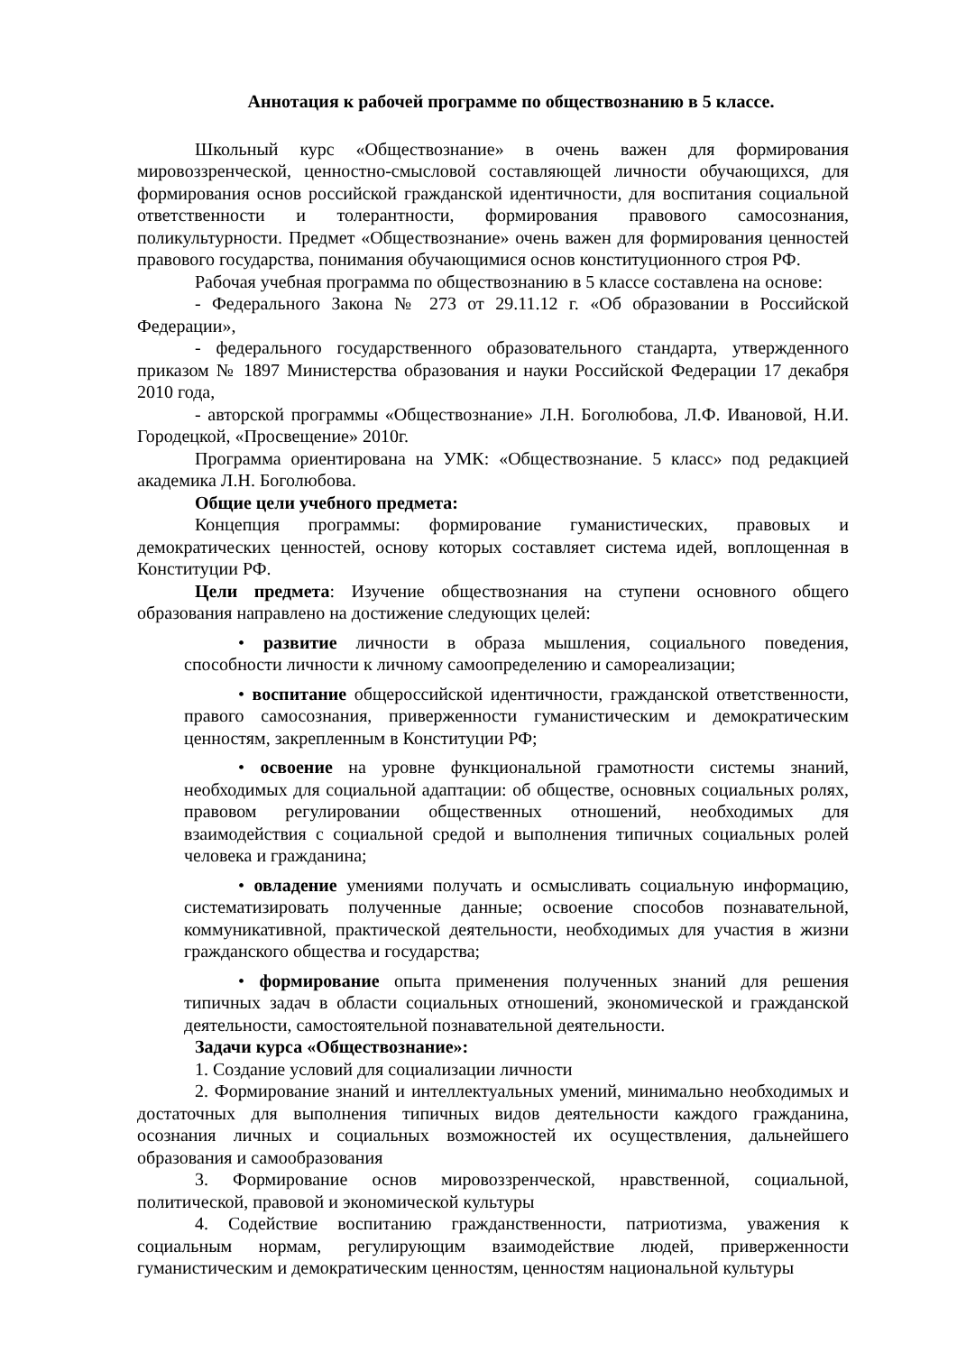Аннотация к рабочей программе по обществознанию в 5 классе.
Школьный курс «Обществознание» в очень важен для формирования мировоззренческой, ценностно-смысловой составляющей личности обучающихся, для формирования основ российской гражданской идентичности, для воспитания социальной ответственности и толерантности, формирования правового самосознания, поликультурности. Предмет «Обществознание» очень важен для формирования ценностей правового государства, понимания обучающимися основ конституционного строя РФ.
Рабочая учебная программа по обществознанию в 5 классе составлена на основе:
- Федерального Закона № 273 от 29.11.12 г. «Об образовании в Российской Федерации»,
- федерального государственного образовательного стандарта, утвержденного приказом № 1897 Министерства образования и науки Российской Федерации 17 декабря 2010 года,
- авторской программы «Обществознание» Л.Н. Боголюбова, Л.Ф. Ивановой, Н.И. Городецкой, «Просвещение» 2010г.
Программа ориентирована на УМК: «Обществознание. 5 класс» под редакцией академика Л.Н. Боголюбова.
Общие цели учебного предмета:
Концепция программы: формирование гуманистических, правовых и демократических ценностей, основу которых составляет система идей, воплощенная в Конституции РФ.
Цели предмета: Изучение обществознания на ступени основного общего образования направлено на достижение следующих целей:
• развитие личности в образа мышления, социального поведения, способности личности к личному самоопределению и самореализации;
• воспитание общероссийской идентичности, гражданской ответственности, правого самосознания, приверженности гуманистическим и демократическим ценностям, закрепленным в Конституции РФ;
• освоение на уровне функциональной грамотности системы знаний, необходимых для социальной адаптации: об обществе, основных социальных ролях, правовом регулировании общественных отношений, необходимых для взаимодействия с социальной средой и выполнения типичных социальных ролей человека и гражданина;
• овладение умениями получать и осмысливать социальную информацию, систематизировать полученные данные; освоение способов познавательной, коммуникативной, практической деятельности, необходимых для участия в жизни гражданского общества и государства;
• формирование опыта применения полученных знаний для решения типичных задач в области социальных отношений, экономической и гражданской деятельности, самостоятельной познавательной деятельности.
Задачи курса «Обществознание»:
1. Создание условий для социализации личности
2. Формирование знаний и интеллектуальных умений, минимально необходимых и достаточных для выполнения типичных видов деятельности каждого гражданина, осознания личных и социальных возможностей их осуществления, дальнейшего образования и самообразования
3. Формирование основ мировоззренческой, нравственной, социальной, политической, правовой и экономической культуры
4. Содействие воспитанию гражданственности, патриотизма, уважения к социальным нормам, регулирующим взаимодействие людей, приверженности гуманистическим и демократическим ценностям, ценностям национальной культуры